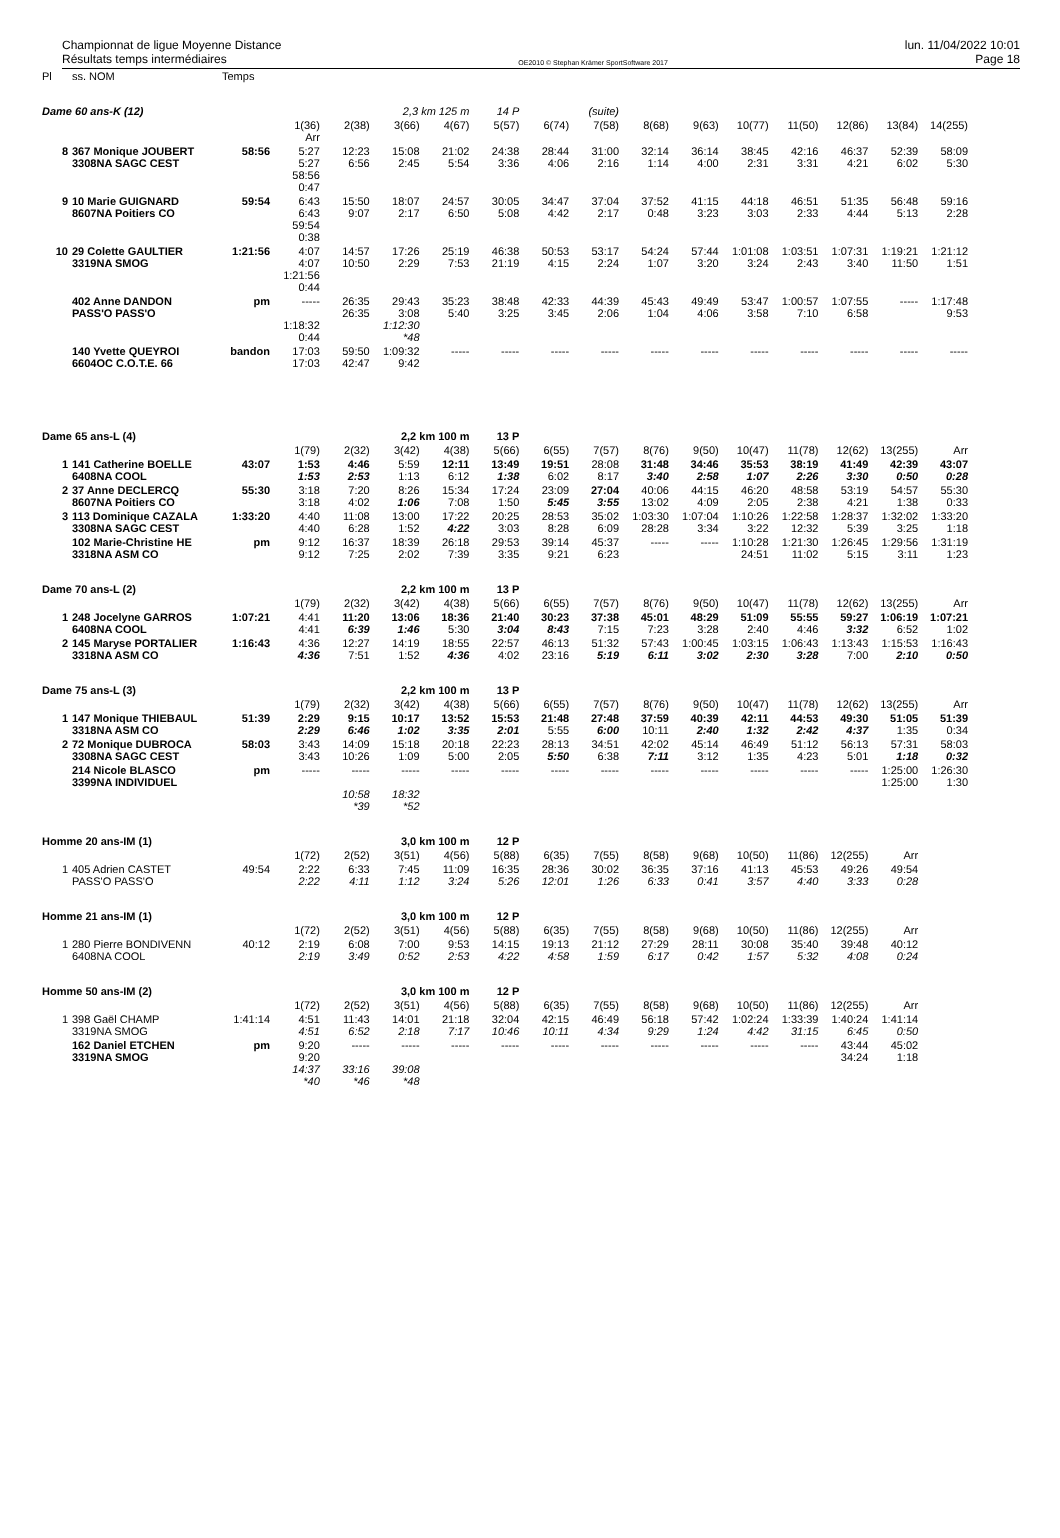Championnat de ligue Moyenne Distance
Résultats temps intermédiaires
OE2010 © Stephan Krämer SportSoftware 2017
lun. 11/04/2022 10:01
Page 18
| Pl | ss. NOM | Temps | | | | | | | | | | | | | | | |
| --- | --- | --- | --- | --- | --- | --- | --- | --- | --- | --- | --- | --- | --- | --- | --- | --- | --- |
| Dame 60 ans-K (12) | | | | | 2,3 km 125 m | | 14 P | | (suite) | | | | | | | | |
| | | | 1(36) Arr | 2(38) | 3(66) | 4(67) | 5(57) | 6(74) | 7(58) | 8(68) | 9(63) | 10(77) | 11(50) | 12(86) | 13(84) | 14(255) | |
| 8 | 367 Monique JOUBERT 3308NA SAGC CEST | 58:56 | 5:27 5:27 58:56 0:47 | 12:23 6:56 | 15:08 2:45 | 21:02 5:54 | 24:38 3:36 | 28:44 4:06 | 31:00 2:16 | 32:14 1:14 | 36:14 4:00 | 38:45 2:31 | 42:16 3:31 | 46:37 4:21 | 52:39 6:02 | 58:09 5:30 | |
| 9 | 10 Marie GUIGNARD 8607NA Poitiers CO | 59:54 | 6:43 6:43 59:54 0:38 | 15:50 9:07 | 18:07 2:17 | 24:57 6:50 | 30:05 5:08 | 34:47 4:42 | 37:04 2:17 | 37:52 0:48 | 41:15 3:23 | 44:18 3:03 | 46:51 2:33 | 51:35 4:44 | 56:48 5:13 | 59:16 2:28 | |
| 10 | 29 Colette GAULTIER 3319NA SMOG | 1:21:56 | 4:07 4:07 1:21:56 0:44 | 14:57 10:50 | 17:26 2:29 | 25:19 7:53 | 46:38 21:19 | 50:53 4:15 | 53:17 2:24 | 54:24 1:07 | 57:44 3:20 | 1:01:08 3:24 | 1:03:51 2:43 | 1:07:31 3:40 | 1:19:21 11:50 | 1:21:12 1:51 | |
| | 402 Anne DANDON PASS'O PASS'O | pm | ----- 1:18:32 0:44 | 26:35 26:35 | 29:43 3:08 1:12:30 *48 | 35:23 5:40 | 38:48 3:25 | 42:33 3:45 | 44:39 2:06 | 45:43 1:04 | 49:49 4:06 | 53:47 3:58 | 1:00:57 7:10 | 1:07:55 6:58 | ----- | 1:17:48 9:53 | |
| | 140 Yvette QUEYROI 6604OC C.O.T.E. 66 | bandon | 17:03 17:03 | 59:50 42:47 | 1:09:32 9:42 | ----- | ----- | ----- | ----- | ----- | ----- | ----- | ----- | ----- | ----- | ----- | |
| Dame 65 ans-L (4) | | | | | 2,2 km 100 m | | 13 P | | | | | | | | | | |
| | | | 1(79) | 2(32) | 3(42) | 4(38) | 5(66) | 6(55) | 7(57) | 8(76) | 9(50) | 10(47) | 11(78) | 12(62) | 13(255) | Arr | |
| 1 | 141 Catherine BOELLE 6408NA COOL | 43:07 | 1:53 1:53 | 4:46 2:53 | 5:59 1:13 | 12:11 6:12 | 13:49 1:38 | 19:51 6:02 | 28:08 8:17 | 31:48 3:40 | 34:46 2:58 | 35:53 1:07 | 38:19 2:26 | 41:49 3:30 | 42:39 0:50 | 43:07 0:28 | |
| 2 | 37 Anne DECLERCQ 8607NA Poitiers CO | 55:30 | 3:18 3:18 | 7:20 4:02 | 8:26 1:06 | 15:34 7:08 | 17:24 1:50 | 23:09 5:45 | 27:04 3:55 | 40:06 13:02 | 44:15 4:09 | 46:20 2:05 | 48:58 2:38 | 53:19 4:21 | 54:57 1:38 | 55:30 0:33 | |
| 3 | 113 Dominique CAZALA 3308NA SAGC CEST | 1:33:20 | 4:40 4:40 | 11:08 6:28 | 13:00 1:52 | 17:22 4:22 | 20:25 3:03 | 28:53 8:28 | 35:02 6:09 | 1:03:30 28:28 | 1:07:04 3:34 | 1:10:26 3:22 | 1:22:58 12:32 | 1:28:37 5:39 | 1:32:02 3:25 | 1:33:20 1:18 | |
| | 102 Marie-Christine HE 3318NA ASM CO | pm | 9:12 9:12 | 16:37 7:25 | 18:39 2:02 | 26:18 7:39 | 29:53 3:35 | 39:14 9:21 | 45:37 6:23 | ----- | ----- | 1:10:28 24:51 | 1:21:30 11:02 | 1:26:45 5:15 | 1:29:56 3:11 | 1:31:19 1:23 | |
| Dame 70 ans-L (2) | | | | | 2,2 km 100 m | | 13 P | | | | | | | | | | |
| | | | 1(79) | 2(32) | 3(42) | 4(38) | 5(66) | 6(55) | 7(57) | 8(76) | 9(50) | 10(47) | 11(78) | 12(62) | 13(255) | Arr | |
| 1 | 248 Jocelyne GARROS 6408NA COOL | 1:07:21 | 4:41 4:41 | 11:20 6:39 | 13:06 1:46 | 18:36 5:30 | 21:40 3:04 | 30:23 8:43 | 37:38 7:15 | 45:01 7:23 | 48:29 3:28 | 51:09 2:40 | 55:55 4:46 | 59:27 3:32 | 1:06:19 6:52 | 1:07:21 1:02 | |
| 2 | 145 Maryse PORTALIER 3318NA ASM CO | 1:16:43 | 4:36 4:36 | 12:27 7:51 | 14:19 1:52 | 18:55 4:36 | 22:57 4:02 | 46:13 23:16 | 51:32 5:19 | 57:43 6:11 | 1:00:45 3:02 | 1:03:15 2:30 | 1:06:43 3:28 | 1:13:43 7:00 | 1:15:53 2:10 | 1:16:43 0:50 | |
| Dame 75 ans-L (3) | | | | | 2,2 km 100 m | | 13 P | | | | | | | | | | |
| | | | 1(79) | 2(32) | 3(42) | 4(38) | 5(66) | 6(55) | 7(57) | 8(76) | 9(50) | 10(47) | 11(78) | 12(62) | 13(255) | Arr | |
| 1 | 147 Monique THIEBAUL 3318NA ASM CO | 51:39 | 2:29 2:29 | 9:15 6:46 | 10:17 1:02 | 13:52 3:35 | 15:53 2:01 | 21:48 5:55 | 27:48 6:00 | 37:59 10:11 | 40:39 2:40 | 42:11 1:32 | 44:53 2:42 | 49:30 4:37 | 51:05 1:35 | 51:39 0:34 | |
| 2 | 72 Monique DUBROCA 3308NA SAGC CEST | 58:03 | 3:43 3:43 | 14:09 10:26 | 15:18 1:09 | 20:18 5:00 | 22:23 2:05 | 28:13 5:50 | 34:51 6:38 | 42:02 7:11 | 45:14 3:12 | 46:49 1:35 | 51:12 4:23 | 56:13 5:01 | 57:31 1:18 | 58:03 0:32 | |
| | 214 Nicole BLASCO 3399NA INDIVIDUEL | pm | ----- | ----- 10:58 *39 | ----- 18:32 *52 | ----- | ----- | ----- | ----- | ----- | ----- | ----- | ----- | ----- | 1:25:00 1:25:00 | 1:26:30 1:30 | |
| Homme 20 ans-IM (1) | | | | | 3,0 km 100 m | | 12 P | | | | | | | | | | |
| | | | 1(72) | 2(52) | 3(51) | 4(56) | 5(88) | 6(35) | 7(55) | 8(58) | 9(68) | 10(50) | 11(86) | 12(255) | Arr | | |
| 1 | 405 Adrien CASTET PASS'O PASS'O | 49:54 | 2:22 2:22 | 6:33 4:11 | 7:45 1:12 | 11:09 3:24 | 16:35 5:26 | 28:36 12:01 | 30:02 1:26 | 36:35 6:33 | 37:16 0:41 | 41:13 3:57 | 45:53 4:40 | 49:26 3:33 | 49:54 0:28 | | |
| Homme 21 ans-IM (1) | | | | | 3,0 km 100 m | | 12 P | | | | | | | | | | |
| | | | 1(72) | 2(52) | 3(51) | 4(56) | 5(88) | 6(35) | 7(55) | 8(58) | 9(68) | 10(50) | 11(86) | 12(255) | Arr | | |
| 1 | 280 Pierre BONDIVENN 6408NA COOL | 40:12 | 2:19 2:19 | 6:08 3:49 | 7:00 0:52 | 9:53 2:53 | 14:15 4:22 | 19:13 4:58 | 21:12 1:59 | 27:29 6:17 | 28:11 0:42 | 30:08 1:57 | 35:40 5:32 | 39:48 4:08 | 40:12 0:24 | | |
| Homme 50 ans-IM (2) | | | | | 3,0 km 100 m | | 12 P | | | | | | | | | | |
| | | | 1(72) | 2(52) | 3(51) | 4(56) | 5(88) | 6(35) | 7(55) | 8(58) | 9(68) | 10(50) | 11(86) | 12(255) | Arr | | |
| 1 | 398 Gaël CHAMP 3319NA SMOG | 1:41:14 | 4:51 4:51 | 11:43 6:52 | 14:01 2:18 | 21:18 7:17 | 32:04 10:46 | 42:15 10:11 | 46:49 4:34 | 56:18 9:29 | 57:42 1:24 | 1:02:24 4:42 | 1:33:39 31:15 | 1:40:24 6:45 | 1:41:14 0:50 | | |
| | 162 Daniel ETCHEN 3319NA SMOG | pm | 9:20 9:20 14:37 *40 | ----- 33:16 *46 | ----- 39:08 *48 | ----- | ----- | ----- | ----- | ----- | ----- | ----- | ----- | 43:44 34:24 | 45:02 1:18 | | |